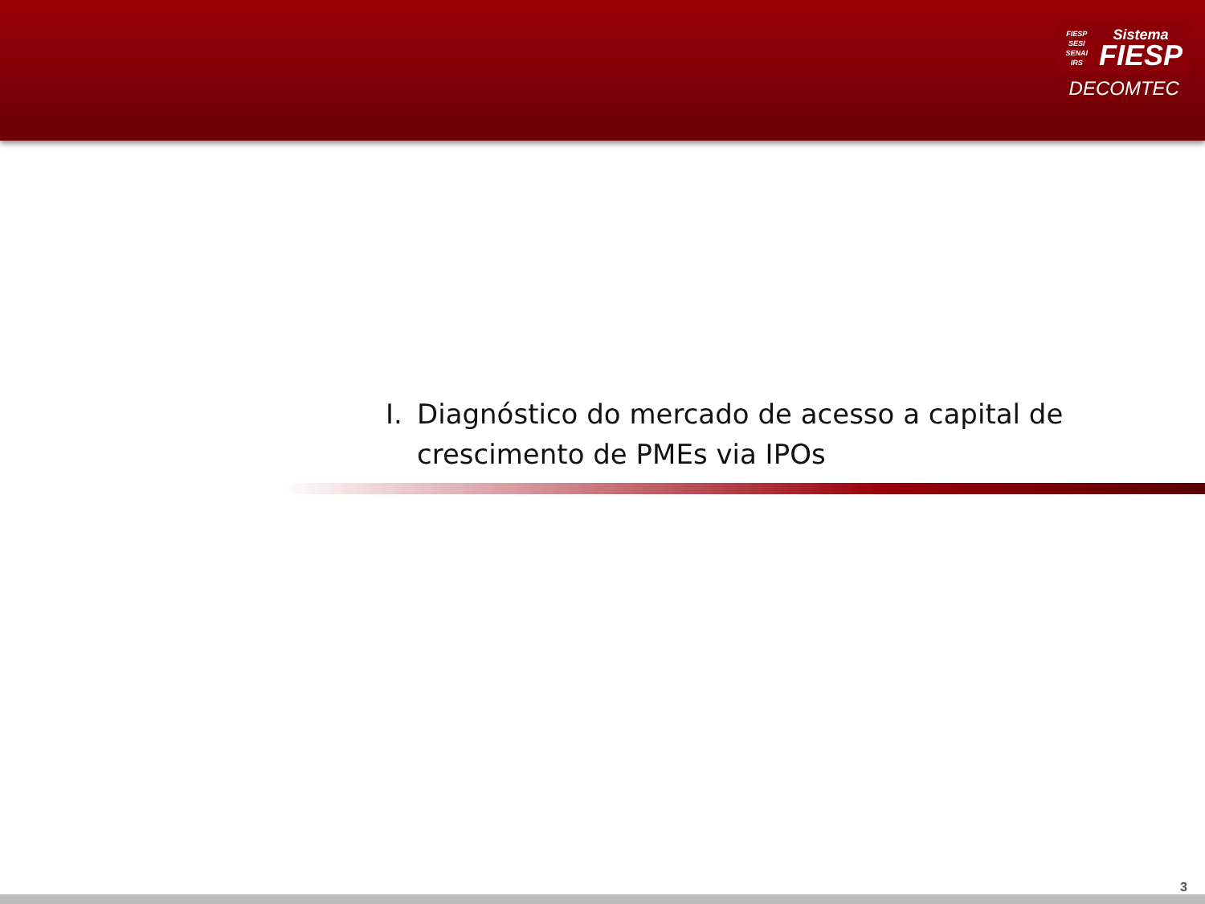FIESP
SESI
SENAI
IRS
Sistema
FIESP
DECOMTEC
I. Diagnóstico do mercado de acesso a capital de crescimento de PMEs via IPOs
3